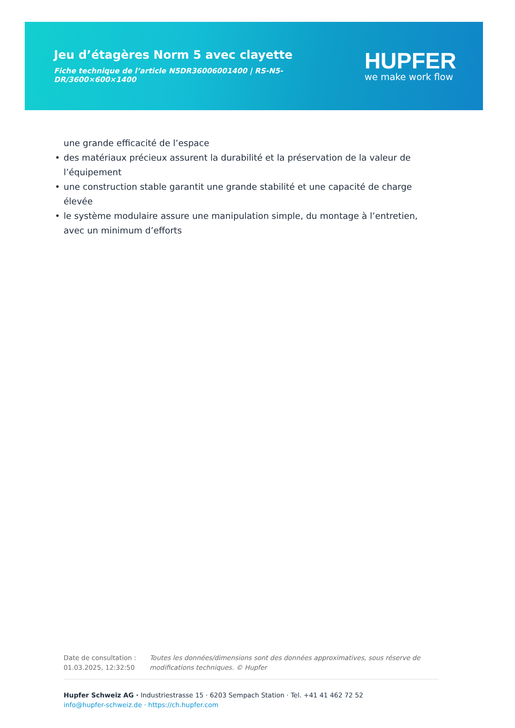Jeu d’étagères Norm 5 avec clayette
Fiche technique de l’article N5DR36006001400 | RS-N5-DR/3600×600×1400
HUPFER
we make work flow
une grande efficacité de l’espace
• des matériaux précieux assurent la durabilité et la préservation de la valeur de l’équipement
• une construction stable garantit une grande stabilité et une capacité de charge élevée
• le système modulaire assure une manipulation simple, du montage à l’entretien, avec un minimum d’efforts
Date de consultation : 01.03.2025, 12:32:50
Toutes les données/dimensions sont des données approximatives, sous réserve de modifications techniques. © Hupfer
Hupfer Schweiz AG · Industriestrasse 15 · 6203 Sempach Station · Tel. +41 41 462 72 52
info@hupfer-schweiz.de · https://ch.hupfer.com